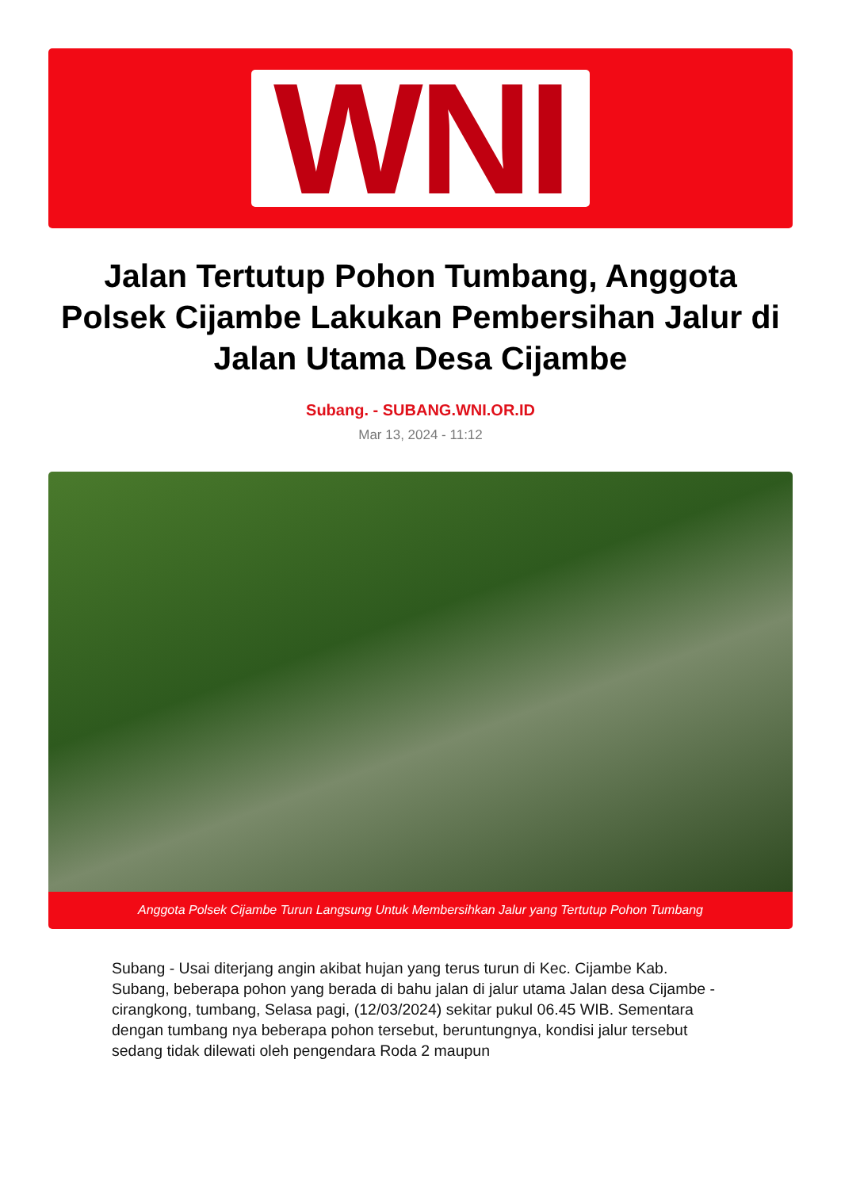WNI
Jalan Tertutup Pohon Tumbang, Anggota Polsek Cijambe Lakukan Pembersihan Jalur di Jalan Utama Desa Cijambe
Subang. - SUBANG.WNI.OR.ID
Mar 13, 2024 - 11:12
Anggota Polsek Cijambe Turun Langsung Untuk Membersihkan Jalur yang Tertutup Pohon Tumbang
Subang - Usai diterjang angin akibat hujan yang terus turun di Kec. Cijambe Kab. Subang, beberapa pohon yang berada di bahu jalan di jalur utama Jalan desa Cijambe - cirangkong, tumbang, Selasa pagi, (12/03/2024) sekitar pukul 06.45 WIB. Sementara dengan tumbang nya beberapa pohon tersebut, beruntungnya, kondisi jalur tersebut sedang tidak dilewati oleh pengendara Roda 2 maupun